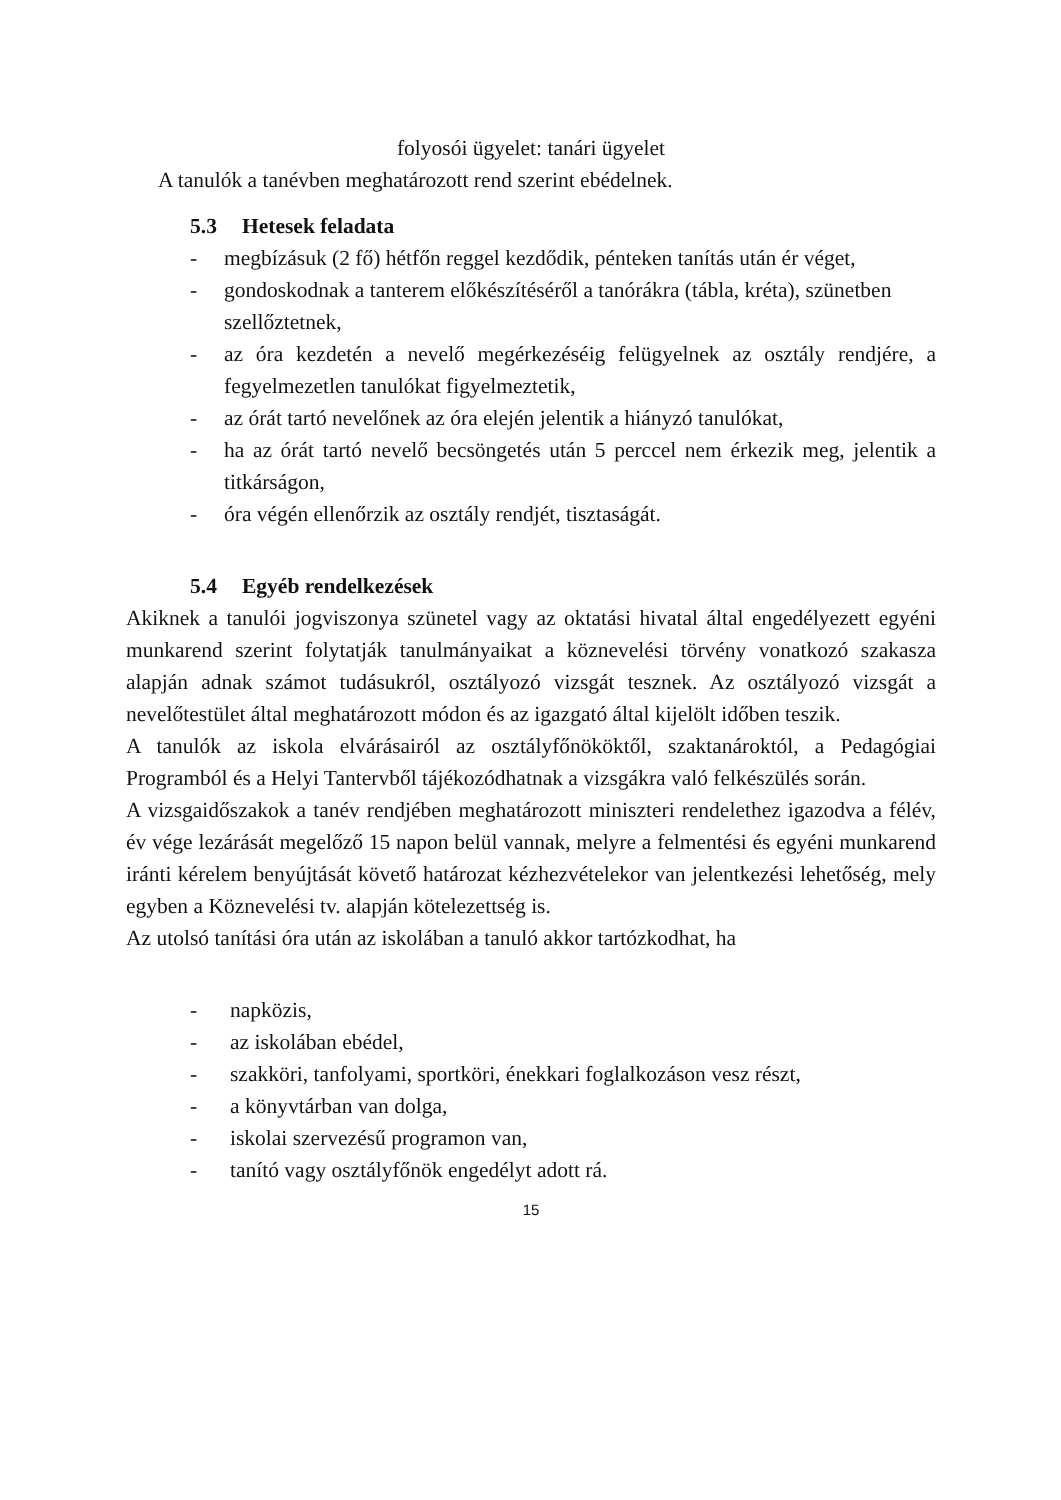folyosói ügyelet: tanári ügyelet
A tanulók a tanévben meghatározott rend szerint ebédelnek.
5.3 Hetesek feladata
- megbízásuk (2 fő) hétfőn reggel kezdődik, pénteken tanítás után ér véget,
- gondoskodnak a tanterem előkészítéséről a tanórákra (tábla, kréta), szünetben szellőztetnek,
- az óra kezdetén a nevelő megérkezéséig felügyelnek az osztály rendjére, a fegyelmezetlen tanulókat figyelmeztetik,
- az órát tartó nevelőnek az óra elején jelentik a hiányzó tanulókat,
- ha az órát tartó nevelő becsöngetés után 5 perccel nem érkezik meg, jelentik a titkárságon,
- óra végén ellenőrzik az osztály rendjét, tisztaságát.
5.4 Egyéb rendelkezések
Akiknek a tanulói jogviszonya szünetel vagy az oktatási hivatal által engedélyezett egyéni munkarend szerint folytatják tanulmányaikat a köznevelési törvény vonatkozó szakasza alapján adnak számot tudásukról, osztályozó vizsgát tesznek. Az osztályozó vizsgát a nevelőtestület által meghatározott módon és az igazgató által kijelölt időben teszik.
A tanulók az iskola elvárásairól az osztályfőnököktől, szaktanároktól, a Pedagógiai Programból és a Helyi Tantervből tájékozódhatnak a vizsgákra való felkészülés során.
A vizsgaidőszakok a tanév rendjében meghatározott miniszteri rendelethez igazodva a félév, év vége lezárását megelőző 15 napon belül vannak, melyre a felmentési és egyéni munkarend iránti kérelem benyújtását követő határozat kézhezvételekor van jelentkezési lehetőség, mely egyben a Köznevelési tv. alapján kötelezettség is.
Az utolsó tanítási óra után az iskolában a tanuló akkor tartózkodhat, ha
- napközis,
- az iskolában ebédel,
- szakköri, tanfolyami, sportköri, énekkari foglalkozáson vesz részt,
- a könyvtárban van dolga,
- iskolai szervezésű programon van,
- tanító vagy osztályfőnök engedélyt adott rá.
15